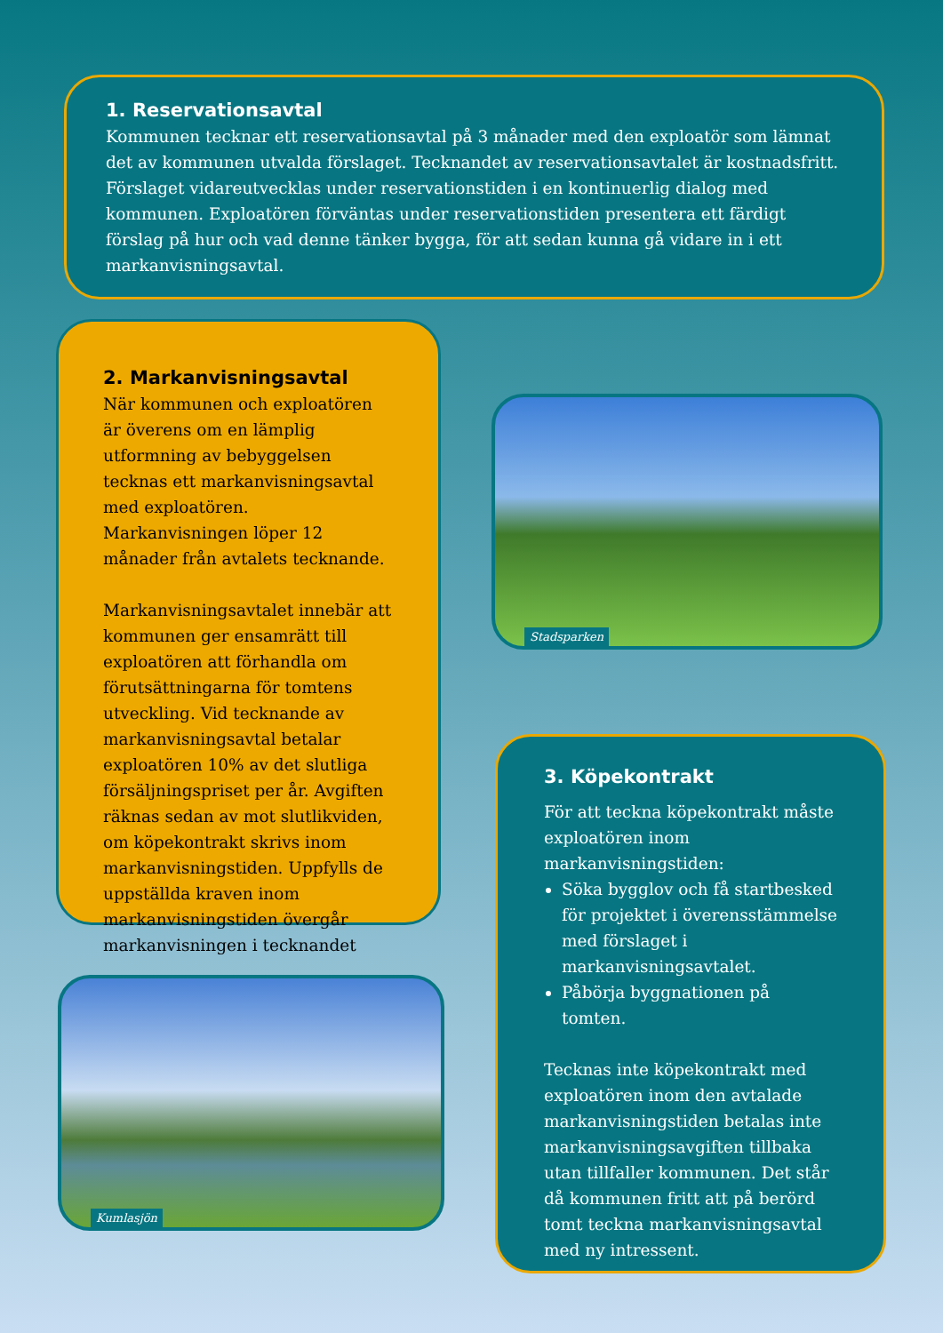1. Reservationsavtal
Kommunen tecknar ett reservationsavtal på 3 månader med den exploatör som lämnat det av kommunen utvalda förslaget. Tecknandet av reservationsavtalet är kostnadsfritt. Förslaget vidareutvecklas under reservationstiden i en kontinuerlig dialog med kommunen. Exploatören förväntas under reservationstiden presentera ett färdigt förslag på hur och vad denne tänker bygga, för att sedan kunna gå vidare in i ett markanvisningsavtal.
2. Markanvisningsavtal
När kommunen och exploatören är överens om en lämplig utformning av bebyggelsen tecknas ett markanvisningsavtal med exploatören. Markanvisningen löper 12 månader från avtalets tecknande.
Markanvisningsavtalet innebär att kommunen ger ensamrätt till exploatören att förhandla om förutsättningarna för tomtens utveckling. Vid tecknande av markanvisningsavtal betalar exploatören 10% av det slutliga försäljningspriset per år. Avgiften räknas sedan av mot slutlikviden, om köpekontrakt skrivs inom markanvisningstiden. Uppfylls de uppställda kraven inom markanvisningstiden övergår markanvisningen i tecknandet
Stadsparken
Kumlasjön
3. Köpekontrakt
För att teckna köpekontrakt måste exploatören inom markanvisningstiden:
Söka bygglov och få startbesked för projektet i överensstämmelse med förslaget i markanvisningsavtalet.
Påbörja byggnationen på tomten.
Tecknas inte köpekontrakt med exploatören inom den avtalade markanvisningstiden betalas inte markanvisningsavgiften tillbaka utan tillfaller kommunen. Det står då kommunen fritt att på berörd tomt teckna markanvisningsavtal med ny intressent.